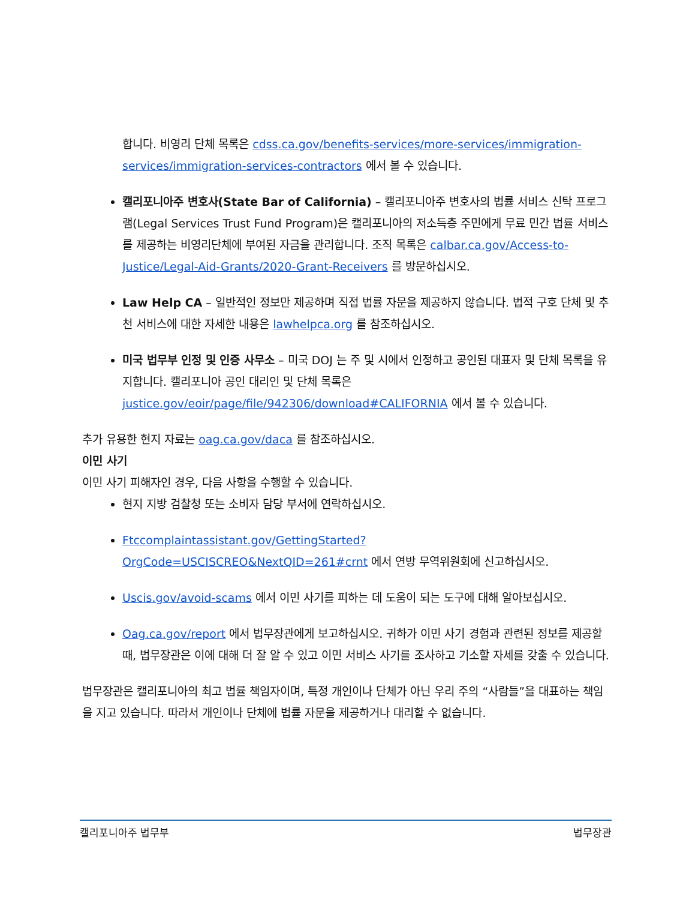합니다. 비영리 단체 목록은 cdss.ca.gov/benefits-services/more-services/immigration-services/immigration-services-contractors 에서 볼 수 있습니다.
캘리포니아주 변호사(State Bar of California) – 캘리포니아주 변호사의 법률 서비스 신탁 프로그램(Legal Services Trust Fund Program)은 캘리포니아의 저소득층 주민에게 무료 민간 법률 서비스를 제공하는 비영리단체에 부여된 자금을 관리합니다. 조직 목록은 calbar.ca.gov/Access-to-Justice/Legal-Aid-Grants/2020-Grant-Receivers 를 방문하십시오.
Law Help CA – 일반적인 정보만 제공하며 직접 법률 자문을 제공하지 않습니다. 법적 구호 단체 및 추천 서비스에 대한 자세한 내용은 lawhelpca.org 를 참조하십시오.
미국 법무부 인정 및 인증 사무소 – 미국 DOJ 는 주 및 시에서 인정하고 공인된 대표자 및 단체 목록을 유지합니다. 캘리포니아 공인 대리인 및 단체 목록은 justice.gov/eoir/page/file/942306/download#CALIFORNIA 에서 볼 수 있습니다.
추가 유용한 현지 자료는 oag.ca.gov/daca 를 참조하십시오.
이민 사기
이민 사기 피해자인 경우, 다음 사항을 수행할 수 있습니다.
현지 지방 검찰청 또는 소비자 담당 부서에 연락하십시오.
Ftccomplaintassistant.gov/GettingStarted?OrgCode=USCISCREO&NextQID=261#crnt 에서 연방 무역위원회에 신고하십시오.
Uscis.gov/avoid-scams 에서 이민 사기를 피하는 데 도움이 되는 도구에 대해 알아보십시오.
Oag.ca.gov/report 에서 법무장관에게 보고하십시오. 귀하가 이민 사기 경험과 관련된 정보를 제공할 때, 법무장관은 이에 대해 더 잘 알 수 있고 이민 서비스 사기를 조사하고 기소할 자세를 갖출 수 있습니다.
법무장관은 캘리포니아의 최고 법률 책임자이며, 특정 개인이나 단체가 아닌 우리 주의 “사람들”을 대표하는 책임을 지고 있습니다. 따라서 개인이나 단체에 법률 자문을 제공하거나 대리할 수 없습니다.
캘리포니아주 법무부 법무장관